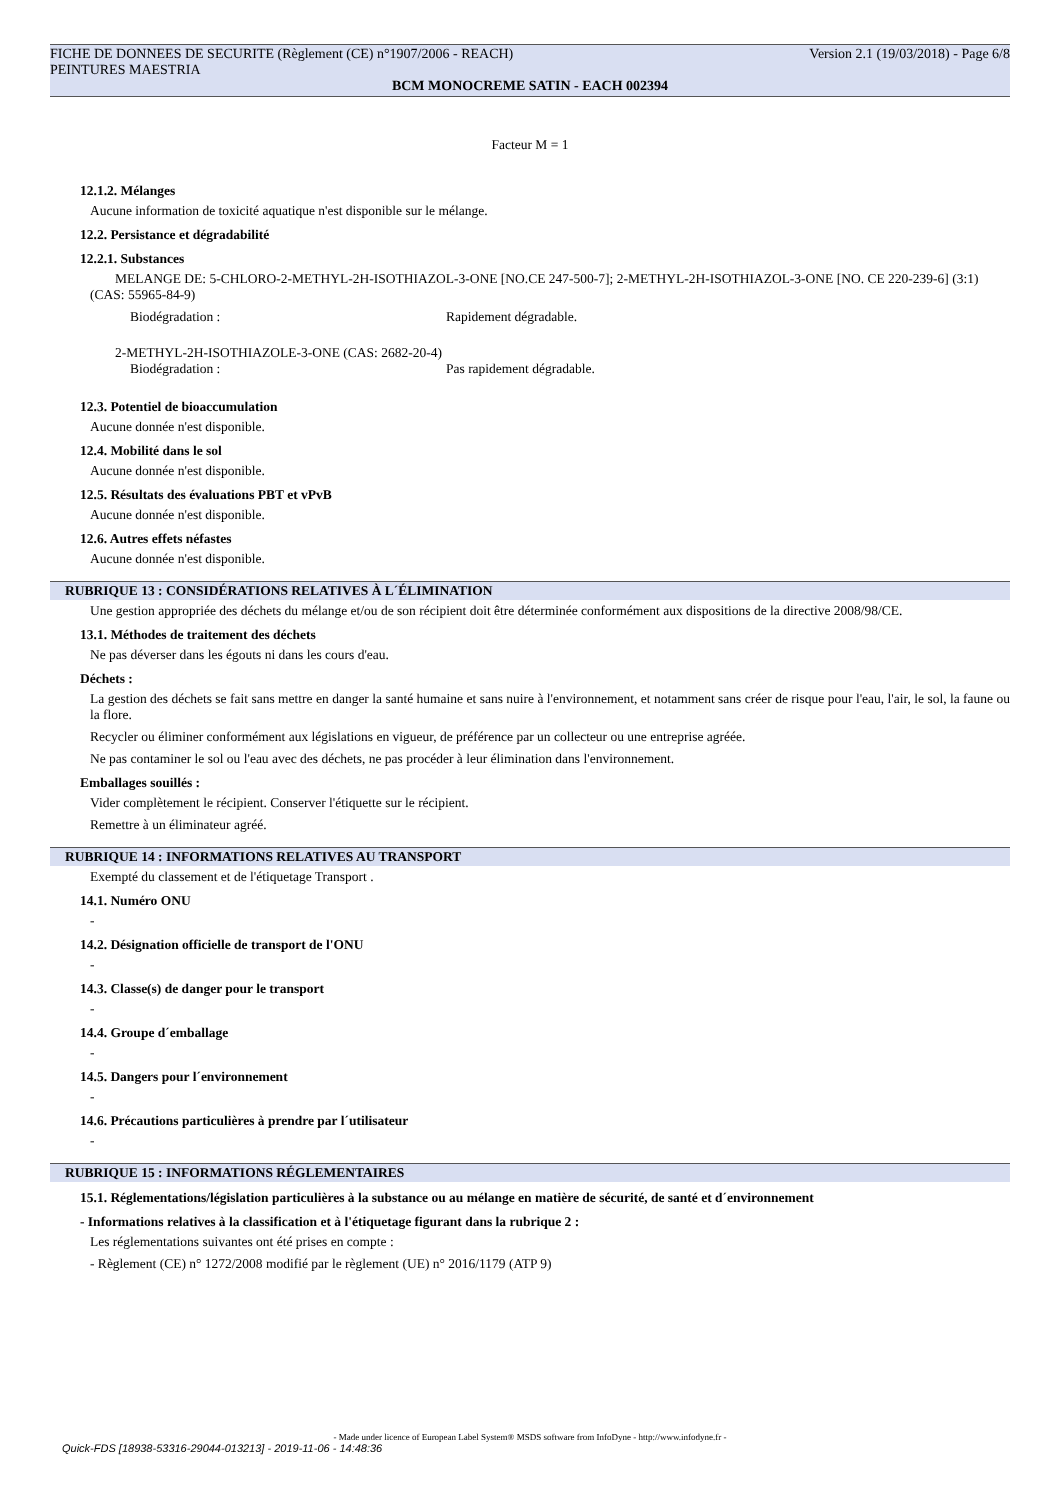FICHE DE DONNEES DE SECURITE (Règlement (CE) n°1907/2006 - REACH) Version 2.1 (19/03/2018) - Page 6/8
PEINTURES MAESTRIA
BCM MONOCREME SATIN - EACH 002394
Facteur M = 1
12.1.2. Mélanges
Aucune information de toxicité aquatique n'est disponible sur le mélange.
12.2. Persistance et dégradabilité
12.2.1. Substances
MELANGE DE: 5-CHLORO-2-METHYL-2H-ISOTHIAZOL-3-ONE [NO.CE 247-500-7]; 2-METHYL-2H-ISOTHIAZOL-3-ONE [NO. CE 220-239-6] (3:1) (CAS: 55965-84-9)
Biodégradation : Rapidement dégradable.
2-METHYL-2H-ISOTHIAZOLE-3-ONE (CAS: 2682-20-4)
Biodégradation : Pas rapidement dégradable.
12.3. Potentiel de bioaccumulation
Aucune donnée n'est disponible.
12.4. Mobilité dans le sol
Aucune donnée n'est disponible.
12.5. Résultats des évaluations PBT et vPvB
Aucune donnée n'est disponible.
12.6. Autres effets néfastes
Aucune donnée n'est disponible.
RUBRIQUE 13 : CONSIDÉRATIONS RELATIVES À L´ÉLIMINATION
Une gestion appropriée des déchets du mélange et/ou de son récipient doit être déterminée conformément aux dispositions de la directive 2008/98/CE.
13.1. Méthodes de traitement des déchets
Ne pas déverser dans les égouts ni dans les cours d'eau.
Déchets :
La gestion des déchets se fait sans mettre en danger la santé humaine et sans nuire à l'environnement, et notamment sans créer de risque pour l'eau, l'air, le sol, la faune ou la flore.
Recycler ou éliminer conformément aux législations en vigueur, de préférence par un collecteur ou une entreprise agréée.
Ne pas contaminer le sol ou l'eau avec des déchets, ne pas procéder à leur élimination dans l'environnement.
Emballages souillés :
Vider complètement le récipient. Conserver l'étiquette sur le récipient.
Remettre à un éliminateur agréé.
RUBRIQUE 14 : INFORMATIONS RELATIVES AU TRANSPORT
Exempté du classement et de l'étiquetage Transport .
14.1. Numéro ONU
-
14.2. Désignation officielle de transport de l'ONU
-
14.3. Classe(s) de danger pour le transport
-
14.4. Groupe d´emballage
-
14.5. Dangers pour l´environnement
-
14.6. Précautions particulières à prendre par l´utilisateur
-
RUBRIQUE 15 : INFORMATIONS RÉGLEMENTAIRES
15.1. Réglementations/législation particulières à la substance ou au mélange en matière de sécurité, de santé et d´environnement
- Informations relatives à la classification et à l'étiquetage figurant dans la rubrique 2 :
Les réglementations suivantes ont été prises en compte :
- Règlement (CE) n° 1272/2008 modifié par le règlement (UE) n° 2016/1179 (ATP 9)
- Made under licence of European Label System® MSDS software from InfoDyne - http://www.infodyne.fr -
Quick-FDS [18938-53316-29044-013213] - 2019-11-06 - 14:48:36